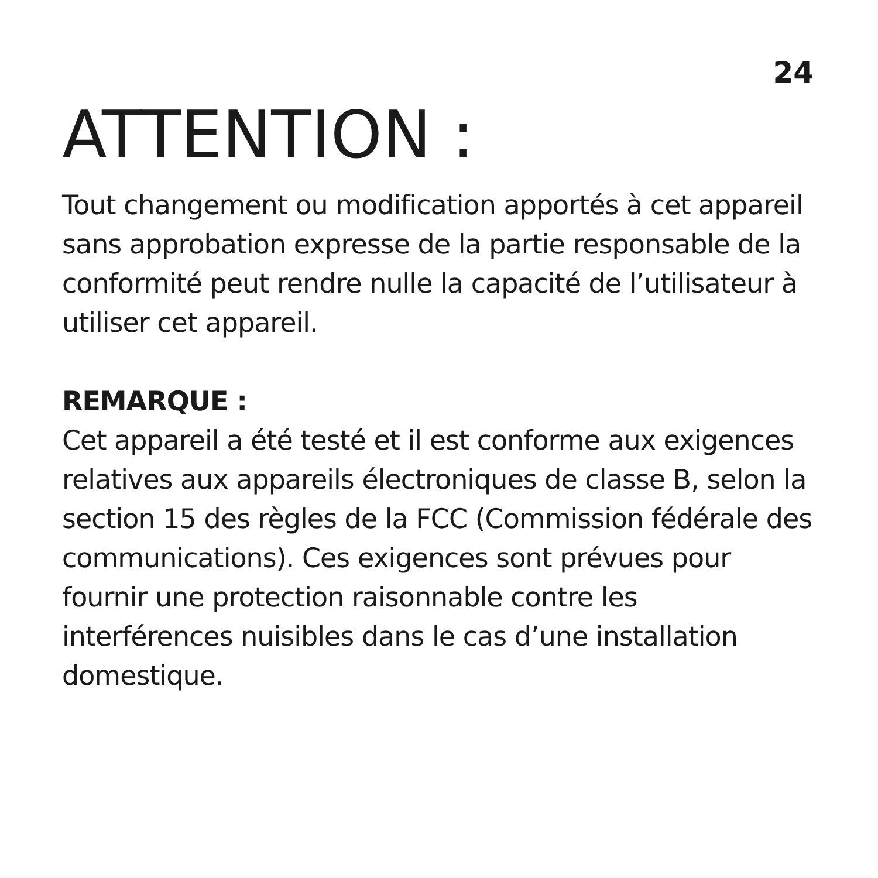24
ATTENTION :
Tout changement ou modification apportés à cet appareil sans approbation expresse de la partie responsable de la conformité peut rendre nulle la capacité de l’utilisateur à utiliser cet appareil.
REMARQUE :
Cet appareil a été testé et il est conforme aux exigences relatives aux appareils électroniques de classe B, selon la section 15 des règles de la FCC (Commission fédérale des communications). Ces exigences sont prévues pour fournir une protection raisonnable contre les interférences nuisibles dans le cas d’une installation domestique.